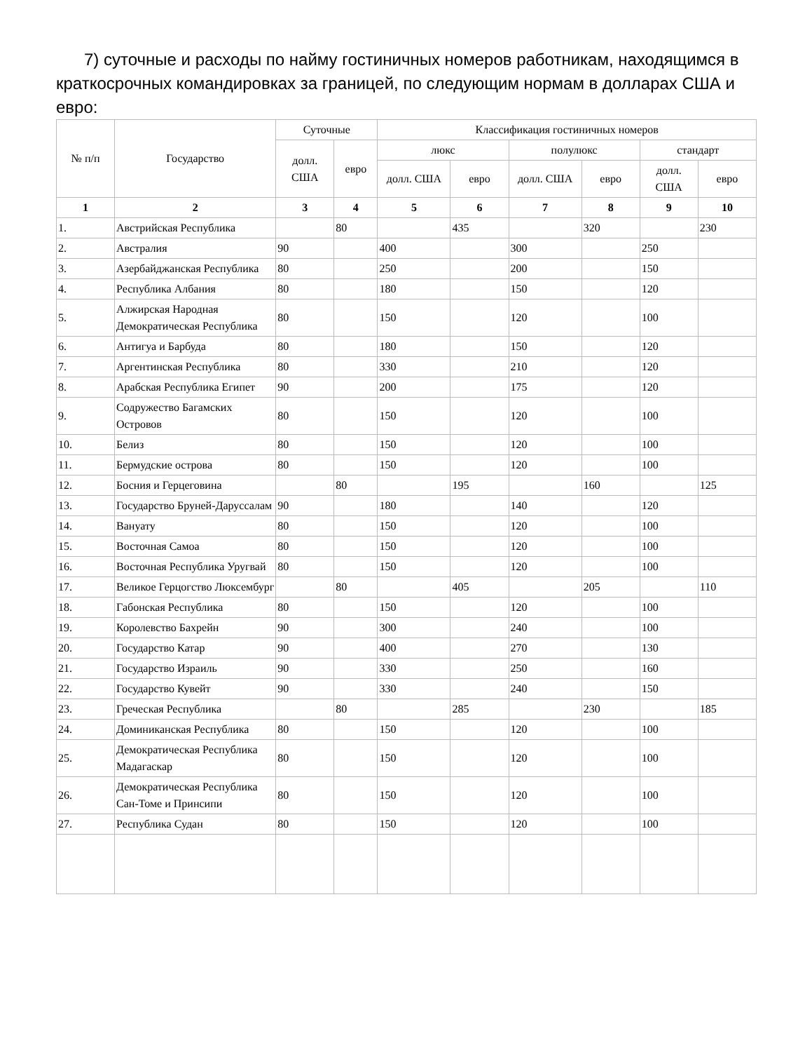7) суточные и расходы по найму гостиничных номеров работникам, находящимся в краткосрочных командировках за границей, по следующим нормам в долларах США и евро:
| № п/п | Государство | Суточные | | Классификация гостиничных номеров | | | | | |
| --- | --- | --- | --- | --- | --- | --- | --- | --- | --- |
| | | долл. США | евро | люкс | | полулюкс | | стандарт | |
| | | | | долл. США | евро | долл. США | евро | долл. США | евро |
| 1 | 2 | 3 | 4 | 5 | 6 | 7 | 8 | 9 | 10 |
| 1. | Австрийская Республика | | 80 | | 435 | | 320 | | 230 |
| 2. | Австралия | 90 | | 400 | | 300 | | 250 | |
| 3. | Азербайджанская Республика | 80 | | 250 | | 200 | | 150 | |
| 4. | Республика Албания | 80 | | 180 | | 150 | | 120 | |
| 5. | Алжирская Народная Демократическая Республика | 80 | | 150 | | 120 | | 100 | |
| 6. | Антигуа и Барбуда | 80 | | 180 | | 150 | | 120 | |
| 7. | Аргентинская Республика | 80 | | 330 | | 210 | | 120 | |
| 8. | Арабская Республика Египет | 90 | | 200 | | 175 | | 120 | |
| 9. | Содружество Багамских Островов | 80 | | 150 | | 120 | | 100 | |
| 10. | Белиз | 80 | | 150 | | 120 | | 100 | |
| 11. | Бермудские острова | 80 | | 150 | | 120 | | 100 | |
| 12. | Босния и Герцеговина | | 80 | | 195 | | 160 | | 125 |
| 13. | Государство Бруней-Даруссалам | 90 | | 180 | | 140 | | 120 | |
| 14. | Вануату | 80 | | 150 | | 120 | | 100 | |
| 15. | Восточная Самоа | 80 | | 150 | | 120 | | 100 | |
| 16. | Восточная Республика Уругвай | 80 | | 150 | | 120 | | 100 | |
| 17. | Великое Герцогство Люксембург | | 80 | | 405 | | 205 | | 110 |
| 18. | Габонская Республика | 80 | | 150 | | 120 | | 100 | |
| 19. | Королевство Бахрейн | 90 | | 300 | | 240 | | 100 | |
| 20. | Государство Катар | 90 | | 400 | | 270 | | 130 | |
| 21. | Государство Израиль | 90 | | 330 | | 250 | | 160 | |
| 22. | Государство Кувейт | 90 | | 330 | | 240 | | 150 | |
| 23. | Греческая Республика | | 80 | | 285 | | 230 | | 185 |
| 24. | Доминиканская Республика | 80 | | 150 | | 120 | | 100 | |
| 25. | Демократическая Республика Мадагаскар | 80 | | 150 | | 120 | | 100 | |
| 26. | Демократическая Республика Сан-Томе и Принсипи | 80 | | 150 | | 120 | | 100 | |
| 27. | Республика Судан | 80 | | 150 | | 120 | | 100 | |